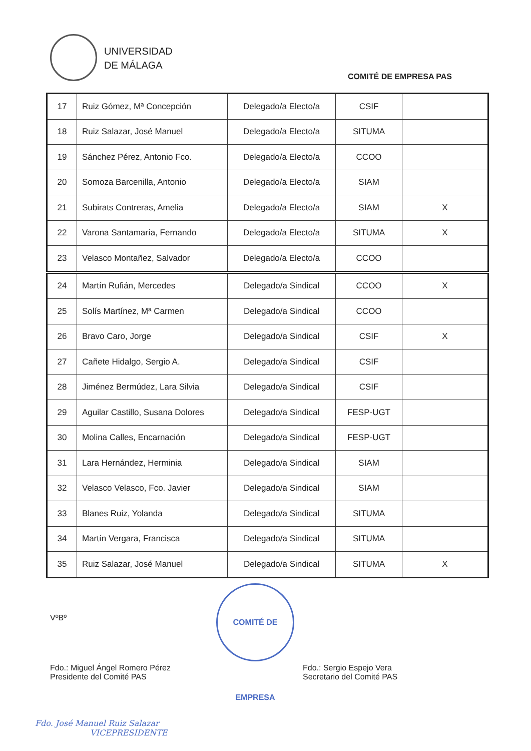UNIVERSIDAD
DE MÁLAGA
COMITÉ DE EMPRESA PAS
| 17 | Ruiz Gómez, Mª Concepción | Delegado/a Electo/a | CSIF | |
| 18 | Ruiz Salazar, José Manuel | Delegado/a Electo/a | SITUMA | |
| 19 | Sánchez Pérez, Antonio Fco. | Delegado/a Electo/a | CCOO | |
| 20 | Somoza Barcenilla, Antonio | Delegado/a Electo/a | SIAM | |
| 21 | Subirats Contreras, Amelia | Delegado/a Electo/a | SIAM | X |
| 22 | Varona Santamaría, Fernando | Delegado/a Electo/a | SITUMA | X |
| 23 | Velasco Montañez, Salvador | Delegado/a Electo/a | CCOO | |
| 24 | Martín Rufián, Mercedes | Delegado/a Sindical | CCOO | X |
| 25 | Solís Martínez, Mª Carmen | Delegado/a Sindical | CCOO | |
| 26 | Bravo Caro, Jorge | Delegado/a Sindical | CSIF | X |
| 27 | Cañete Hidalgo, Sergio A. | Delegado/a Sindical | CSIF | |
| 28 | Jiménez Bermúdez, Lara Silvia | Delegado/a Sindical | CSIF | |
| 29 | Aguilar Castillo, Susana Dolores | Delegado/a Sindical | FESP-UGT | |
| 30 | Molina Calles, Encarnación | Delegado/a Sindical | FESP-UGT | |
| 31 | Lara Hernández, Herminia | Delegado/a Sindical | SIAM | |
| 32 | Velasco Velasco, Fco. Javier | Delegado/a Sindical | SIAM | |
| 33 | Blanes Ruiz, Yolanda | Delegado/a Sindical | SITUMA | |
| 34 | Martín Vergara, Francisca | Delegado/a Sindical | SITUMA | |
| 35 | Ruiz Salazar, José Manuel | Delegado/a Sindical | SITUMA | X |
VºBº
COMITÉ DE EMPRESA
Fdo.: Miguel Ángel Romero Pérez
Presidente del Comité PAS
Fdo.: Sergio Espejo Vera
Secretario del Comité PAS
Fdo. José Manuel Ruiz Salazar
VICEPRESIDENTE